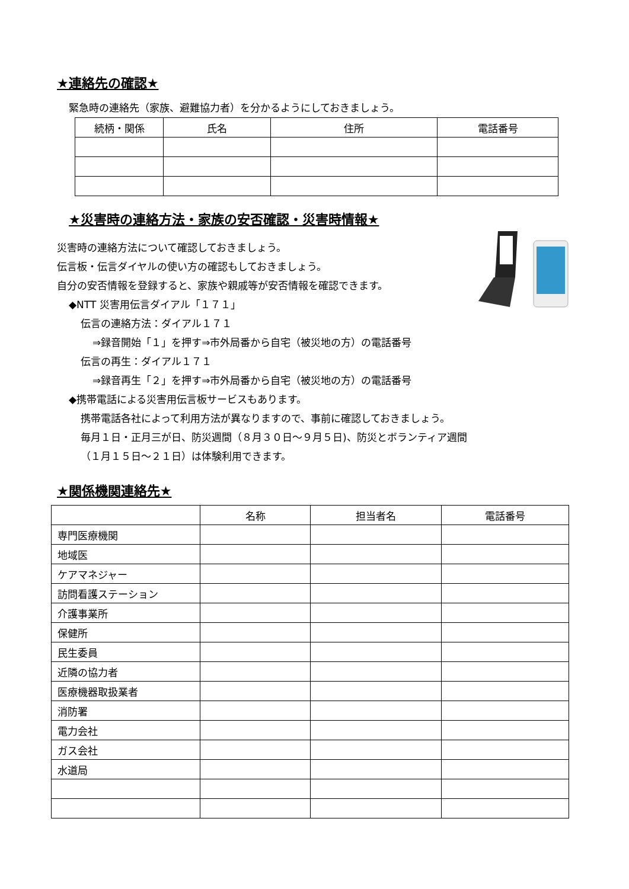★連絡先の確認★
緊急時の連絡先（家族、避難協力者）を分かるようにしておきましょう。
| 続柄・関係 | 氏名 | 住所 | 電話番号 |
| --- | --- | --- | --- |
★災害時の連絡方法・家族の安否確認・災害時情報★
災害時の連絡方法について確認しておきましょう。
伝言板・伝言ダイヤルの使い方の確認もしておきましょう。
自分の安否情報を登録すると、家族や親戚等が安否情報を確認できます。
◆NTT 災害用伝言ダイアル「１７１」
伝言の連絡方法：ダイアル１７１
⇒録音開始「１」を押す⇒市外局番から自宅（被災地の方）の電話番号
伝言の再生：ダイアル１７１
⇒録音再生「２」を押す⇒市外局番から自宅（被災地の方）の電話番号
◆携帯電話による災害用伝言板サービスもあります。
携帯電話各社によって利用方法が異なりますので、事前に確認しておきましょう。
毎月１日・正月三が日、防災週間（８月３０日～９月５日)、防災とボランティア週間
（１月１５日～２１日）は体験利用できます。
★関係機関連絡先★
| | 名称 | 担当者名 | 電話番号 |
| --- | --- | --- | --- |
| 専門医療機関 | | | |
| 地域医 | | | |
| ケアマネジャー | | | |
| 訪問看護ステーション | | | |
| 介護事業所 | | | |
| 保健所 | | | |
| 民生委員 | | | |
| 近隣の協力者 | | | |
| 医療機器取扱業者 | | | |
| 消防署 | | | |
| 電力会社 | | | |
| ガス会社 | | | |
| 水道局 | | | |